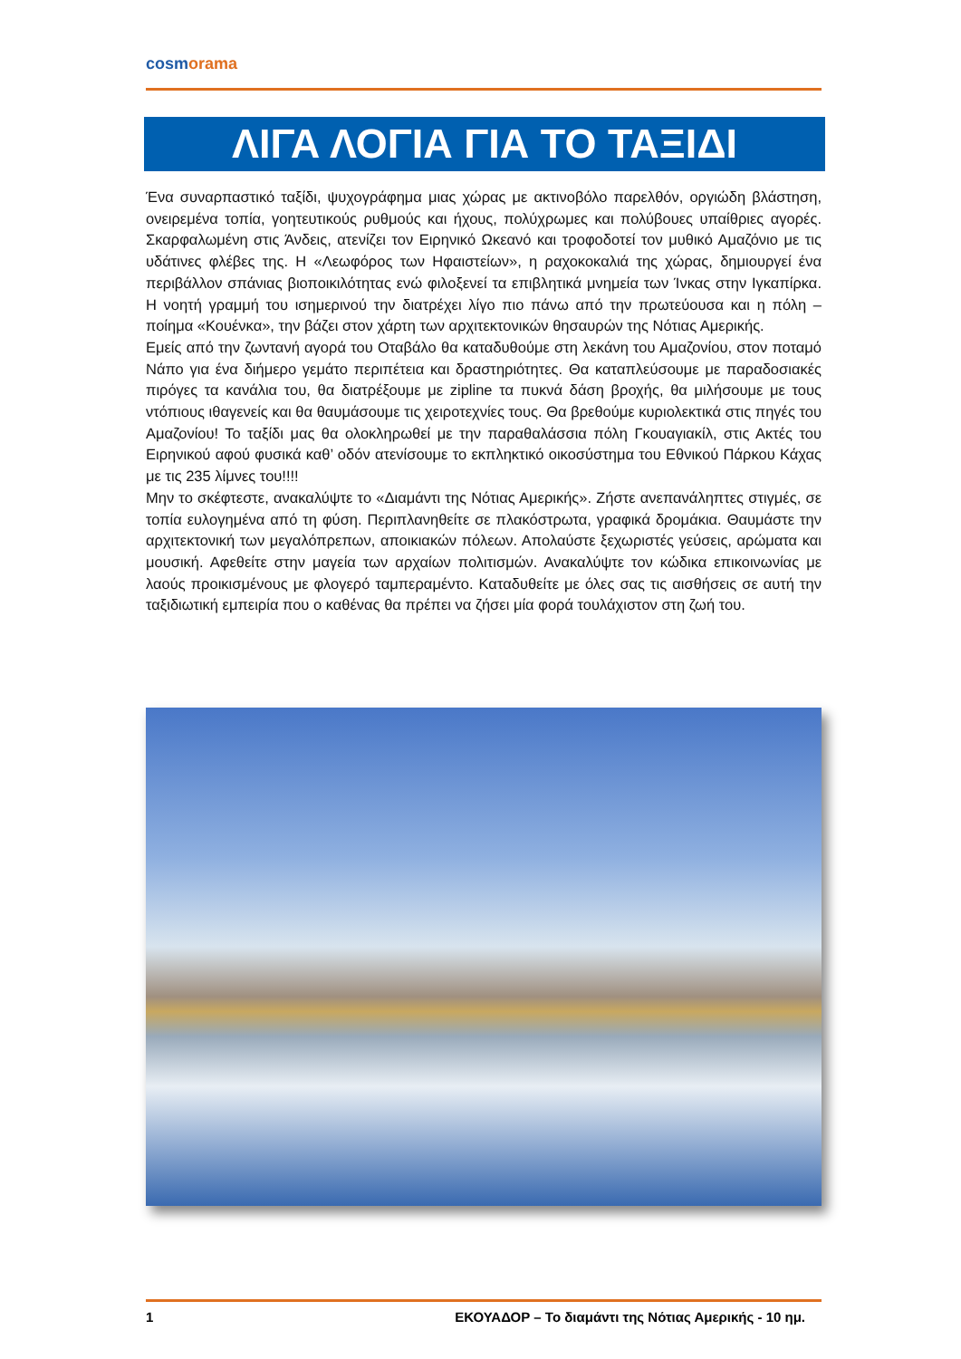cosmorama
ΛΙΓΑ ΛΟΓΙΑ ΓΙΑ ΤΟ ΤΑΞΙΔΙ
Ένα συναρπαστικό ταξίδι, ψυχογράφημα μιας χώρας με ακτινοβόλο παρελθόν, οργιώδη βλάστηση, ονειρεμένα τοπία, γοητευτικούς ρυθμούς και ήχους, πολύχρωμες και πολύβουες υπαίθριες αγορές. Σκαρφαλωμένη στις Άνδεις, ατενίζει τον Ειρηνικό Ωκεανό και τροφοδοτεί τον μυθικό Αμαζόνιο με τις υδάτινες φλέβες της. Η «Λεωφόρος των Ηφαιστείων», η ραχοκοκαλιά της χώρας, δημιουργεί ένα περιβάλλον σπάνιας βιοποικιλότητας ενώ φιλοξενεί τα επιβλητικά μνημεία των Ίνκας στην Ιγκαπίρκα. Η νοητή γραμμή του ισημερινού την διατρέχει λίγο πιο πάνω από την πρωτεύουσα και η πόλη – ποίημα «Κουένκα», την βάζει στον χάρτη των αρχιτεκτονικών θησαυρών της Νότιας Αμερικής.
Εμείς από την ζωντανή αγορά του Οταβάλο θα καταδυθούμε στη λεκάνη του Αμαζονίου, στον ποταμό Νάπο για ένα διήμερο γεμάτο περιπέτεια και δραστηριότητες. Θα καταπλεύσουμε με παραδοσιακές πιρόγες τα κανάλια του, θα διατρέξουμε με zipline τα πυκνά δάση βροχής, θα μιλήσουμε με τους ντόπιους ιθαγενείς και θα θαυμάσουμε τις χειροτεχνίες τους. Θα βρεθούμε κυριολεκτικά στις πηγές του Αμαζονίου! Το ταξίδι μας θα ολοκληρωθεί με την παραθαλάσσια πόλη Γκουαγιακίλ, στις Ακτές του Ειρηνικού αφού φυσικά καθ’ οδόν ατενίσουμε το εκπληκτικό οικοσύστημα του Εθνικού Πάρκου Κάχας με τις 235 λίμνες του!!!!
Μην το σκέφτεστε, ανακαλύψτε το «Διαμάντι της Νότιας Αμερικής». Ζήστε ανεπανάληπτες στιγμές, σε τοπία ευλογημένα από τη φύση. Περιπλανηθείτε σε πλακόστρωτα, γραφικά δρομάκια. Θαυμάστε την αρχιτεκτονική των μεγαλόπρεπων, αποικιακών πόλεων. Απολαύστε ξεχωριστές γεύσεις, αρώματα και μουσική. Αφεθείτε στην μαγεία των αρχαίων πολιτισμών. Ανακαλύψτε τον κώδικα επικοινωνίας με λαούς προικισμένους με φλογερό ταμπεραμέντο. Καταδυθείτε με όλες σας τις αισθήσεις σε αυτή την ταξιδιωτική εμπειρία που ο καθένας θα πρέπει να ζήσει μία φορά τουλάχιστον στη ζωή του.
1 ΕΚΟΥΑΔΟΡ – Το διαμάντι της Νότιας Αμερικής - 10 ημ.